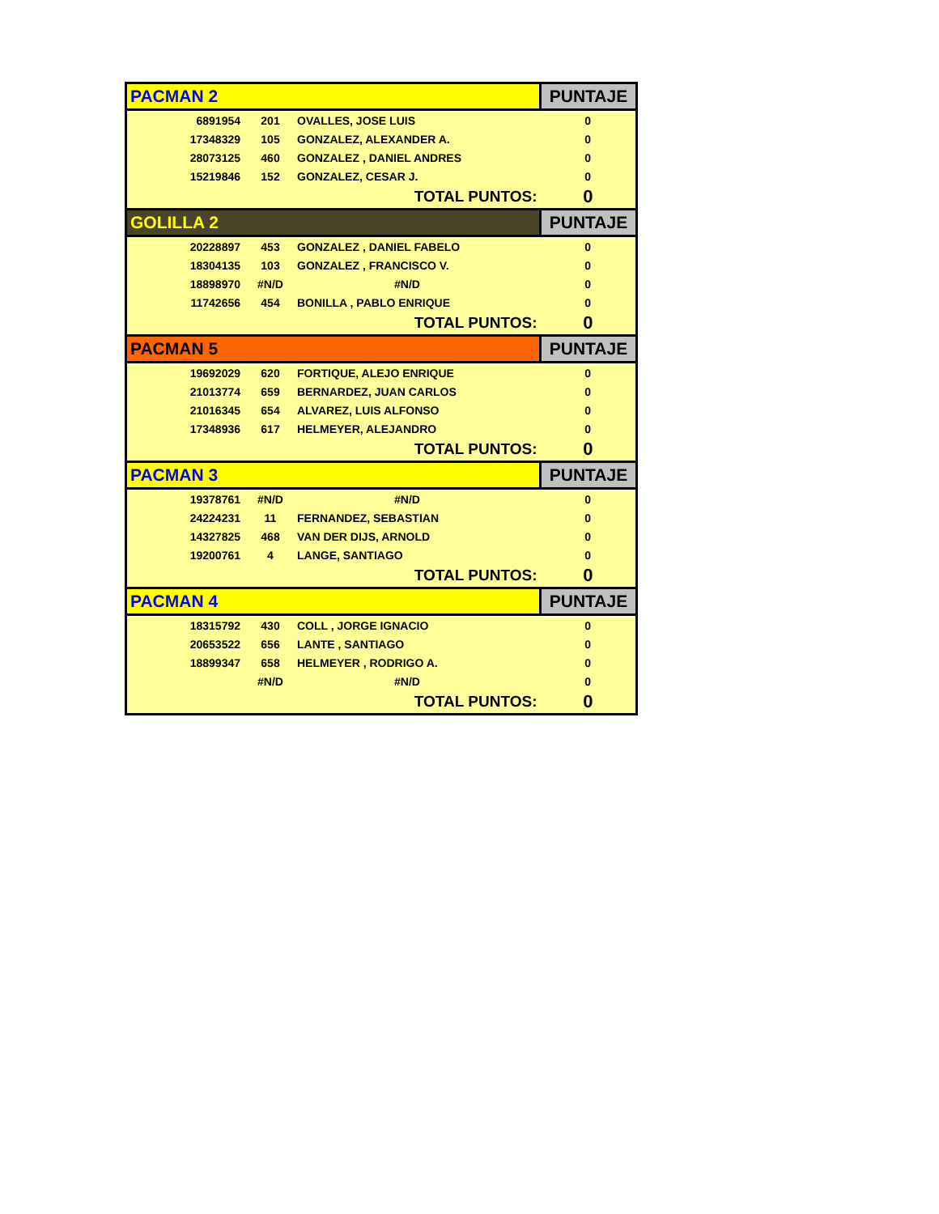| PACMAN 2 | | | PUNTAJE |
| 6891954 | 201 | OVALLES, JOSE LUIS | 0 |
| 17348329 | 105 | GONZALEZ, ALEXANDER A. | 0 |
| 28073125 | 460 | GONZALEZ , DANIEL ANDRES | 0 |
| 15219846 | 152 | GONZALEZ, CESAR J. | 0 |
| TOTAL PUNTOS: | | | 0 |
| GOLILLA 2 | | | PUNTAJE |
| 20228897 | 453 | GONZALEZ , DANIEL FABELO | 0 |
| 18304135 | 103 | GONZALEZ , FRANCISCO V. | 0 |
| 18898970 | #N/D | #N/D | 0 |
| 11742656 | 454 | BONILLA , PABLO ENRIQUE | 0 |
| TOTAL PUNTOS: | | | 0 |
| PACMAN 5 | | | PUNTAJE |
| 19692029 | 620 | FORTIQUE, ALEJO ENRIQUE | 0 |
| 21013774 | 659 | BERNARDEZ, JUAN CARLOS | 0 |
| 21016345 | 654 | ALVAREZ, LUIS ALFONSO | 0 |
| 17348936 | 617 | HELMEYER, ALEJANDRO | 0 |
| TOTAL PUNTOS: | | | 0 |
| PACMAN 3 | | | PUNTAJE |
| 19378761 | #N/D | #N/D | 0 |
| 24224231 | 11 | FERNANDEZ, SEBASTIAN | 0 |
| 14327825 | 468 | VAN DER DIJS, ARNOLD | 0 |
| 19200761 | 4 | LANGE, SANTIAGO | 0 |
| TOTAL PUNTOS: | | | 0 |
| PACMAN 4 | | | PUNTAJE |
| 18315792 | 430 | COLL , JORGE IGNACIO | 0 |
| 20653522 | 656 | LANTE , SANTIAGO | 0 |
| 18899347 | 658 | HELMEYER , RODRIGO A. | 0 |
| | #N/D | #N/D | 0 |
| TOTAL PUNTOS: | | | 0 |